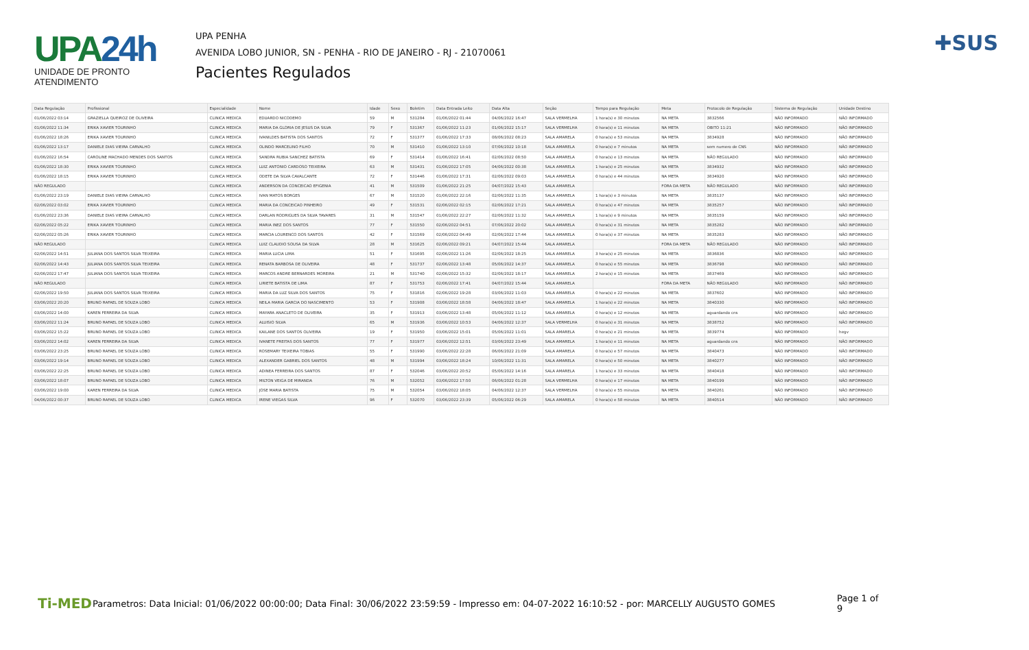UPA24h
UNIDADE DE PRONTO ATENDIMENTO
UPA PENHA
AVENIDA LOBO JUNIOR, SN - PENHA - RIO DE JANEIRO - RJ - 21070061
Pacientes Regulados
✚SUS
| Data Regulação | Profissional | Especialidade | Nome | Idade | Sexo | Boletim | Data Entrada Leito | Data Alta | Seção | Tempo para Regulação | Meta | Protocolo de Regulação | Sistema de Regulação | Unidade Destino |
| --- | --- | --- | --- | --- | --- | --- | --- | --- | --- | --- | --- | --- | --- | --- |
| 01/06/2022 03:14 | GRAZIELLA QUEIROZ DE OLIVEIRA | CLINICA MEDICA | EDUARDO NICODEMO | 59 | M | 531284 | 01/06/2022 01:44 | 04/06/2022 16:47 | SALA VERMELHA | 1 hora(s) e 30 minutos | NA META | 3832566 | NÃO INFORMADO | NÃO INFORMADO |
| 01/06/2022 11:34 | ERIKA XAVIER TOURINHO | CLINICA MEDICA | MARIA DA GLORIA DE JESUS DA SILVA | 79 | F | 531367 | 01/06/2022 11:23 | 01/06/2022 15:17 | SALA VERMELHA | 0 hora(s) e 11 minutos | NA META | OBITO 11:21 | NÃO INFORMADO | NÃO INFORMADO |
| 01/06/2022 18:26 | ERIKA XAVIER TOURINHO | CLINICA MEDICA | IVANILDES BATISTA DOS SANTOS | 72 | F | 531377 | 01/06/2022 17:33 | 08/06/2022 08:23 | SALA AMARELA | 0 hora(s) e 53 minutos | NA META | 3834928 | NÃO INFORMADO | NÃO INFORMADO |
| 01/06/2022 13:17 | DANIELE DIAS VIEIRA CARVALHO | CLINICA MEDICA | OLINDO MARCELINO FILHO | 70 | M | 531410 | 01/06/2022 13:10 | 07/06/2022 10:18 | SALA AMARELA | 0 hora(s) e 7 minutos | NA META | sem numero de CNS | NÃO INFORMADO | NÃO INFORMADO |
| 01/06/2022 16:54 | CAROLINE MACHADO MENDES DOS SANTOS | CLINICA MEDICA | SANDRA RUBIA SANCHEZ BATISTA | 69 | F | 531414 | 01/06/2022 16:41 | 02/06/2022 08:50 | SALA AMARELA | 0 hora(s) e 13 minutos | NA META | NÃO REGULADO | NÃO INFORMADO | NÃO INFORMADO |
| 01/06/2022 18:30 | ERIKA XAVIER TOURINHO | CLINICA MEDICA | LUIZ ANTONIO CARDOSO TEIXEIRA | 63 | M | 531431 | 01/06/2022 17:05 | 04/06/2022 00:38 | SALA AMARELA | 1 hora(s) e 25 minutos | NA META | 3834932 | NÃO INFORMADO | NÃO INFORMADO |
| 01/06/2022 18:15 | ERIKA XAVIER TOURINHO | CLINICA MEDICA | ODETE DA SILVA CAVALCANTE | 72 | F | 531446 | 01/06/2022 17:31 | 02/06/2022 09:03 | SALA AMARELA | 0 hora(s) e 44 minutos | NA META | 3834920 | NÃO INFORMADO | NÃO INFORMADO |
| NÃO REGULADO | | CLINICA MEDICA | ANDERSON DA CONCEICAO EFIGENIA | 41 | M | 531509 | 01/06/2022 21:25 | 04/07/2022 15:43 | SALA AMARELA | | FORA DA META | NÃO REGULADO | NÃO INFORMADO | NÃO INFORMADO |
| 01/06/2022 23:19 | DANIELE DIAS VIEIRA CARVALHO | CLINICA MEDICA | IVAN MATOS BORGES | 67 | M | 531520 | 01/06/2022 22:16 | 02/06/2022 11:35 | SALA AMARELA | 1 hora(s) e 3 minutos | NA META | 3835137 | NÃO INFORMADO | NÃO INFORMADO |
| 02/06/2022 03:02 | ERIKA XAVIER TOURINHO | CLINICA MEDICA | MARIA DA CONCEICAO PINHEIRO | 49 | F | 531531 | 02/06/2022 02:15 | 02/06/2022 17:21 | SALA AMARELA | 0 hora(s) e 47 minutos | NA META | 3835257 | NÃO INFORMADO | NÃO INFORMADO |
| 01/06/2022 23:36 | DANIELE DIAS VIEIRA CARVALHO | CLINICA MEDICA | DARLAN RODRIGUES DA SILVA TAVARES | 31 | M | 531547 | 01/06/2022 22:27 | 02/06/2022 11:32 | SALA AMARELA | 1 hora(s) e 9 minutos | NA META | 3835159 | NÃO INFORMADO | NÃO INFORMADO |
| 02/06/2022 05:22 | ERIKA XAVIER TOURINHO | CLINICA MEDICA | MARIA INEZ DOS SANTOS | 77 | F | 531550 | 02/06/2022 04:51 | 07/06/2022 20:02 | SALA AMARELA | 0 hora(s) e 31 minutos | NA META | 3835282 | NÃO INFORMADO | NÃO INFORMADO |
| 02/06/2022 05:26 | ERIKA XAVIER TOURINHO | CLINICA MEDICA | MARCIA LOURENCO DOS SANTOS | 42 | F | 531569 | 02/06/2022 04:49 | 02/06/2022 17:44 | SALA AMARELA | 0 hora(s) e 37 minutos | NA META | 3835283 | NÃO INFORMADO | NÃO INFORMADO |
| NÃO REGULADO | | CLINICA MEDICA | LUIZ CLAUDIO SOUSA DA SILVA | 28 | M | 531625 | 02/06/2022 09:21 | 04/07/2022 15:44 | SALA AMARELA | | FORA DA META | NÃO REGULADO | NÃO INFORMADO | NÃO INFORMADO |
| 02/06/2022 14:51 | JULIANA DOS SANTOS SILVA TEIXEIRA | CLINICA MEDICA | MARIA LUCIA LIMA | 51 | F | 531695 | 02/06/2022 11:26 | 02/06/2022 18:25 | SALA AMARELA | 3 hora(s) e 25 minutos | NA META | 3836836 | NÃO INFORMADO | NÃO INFORMADO |
| 02/06/2022 14:43 | JULIANA DOS SANTOS SILVA TEIXEIRA | CLINICA MEDICA | RENATA BARBOSA DE OLIVEIRA | 48 | F | 531737 | 02/06/2022 13:48 | 05/06/2022 14:37 | SALA AMARELA | 0 hora(s) e 55 minutos | NA META | 3836798 | NÃO INFORMADO | NÃO INFORMADO |
| 02/06/2022 17:47 | JULIANA DOS SANTOS SILVA TEIXEIRA | CLINICA MEDICA | MARCOS ANDRE BERNARDES MOREIRA | 21 | M | 531740 | 02/06/2022 15:32 | 02/06/2022 18:17 | SALA AMARELA | 2 hora(s) e 15 minutos | NA META | 3837469 | NÃO INFORMADO | NÃO INFORMADO |
| NÃO REGULADO | | CLINICA MEDICA | LIRIETE BATISTA DE LIMA | 87 | F | 531753 | 02/06/2022 17:41 | 04/07/2022 15:44 | SALA AMARELA | | FORA DA META | NÃO REGULADO | NÃO INFORMADO | NÃO INFORMADO |
| 02/06/2022 19:50 | JULIANA DOS SANTOS SILVA TEIXEIRA | CLINICA MEDICA | MARIA DA LUZ SILVA DOS SANTOS | 75 | F | 531816 | 02/06/2022 19:28 | 03/06/2022 11:03 | SALA AMARELA | 0 hora(s) e 22 minutos | NA META | 3837602 | NÃO INFORMADO | NÃO INFORMADO |
| 03/06/2022 20:20 | BRUNO RAFAEL DE SOUZA LOBO | CLINICA MEDICA | NEILA MARIA GARCIA DO NASCIMENTO | 53 | F | 531908 | 03/06/2022 18:58 | 04/06/2022 18:47 | SALA AMARELA | 1 hora(s) e 22 minutos | NA META | 3840330 | NÃO INFORMADO | NÃO INFORMADO |
| 03/06/2022 14:00 | KAREN FERREIRA DA SILVA | CLINICA MEDICA | MAYARA ANACLETO DE OLIVEIRA | 35 | F | 531913 | 03/06/2022 13:48 | 05/06/2022 11:12 | SALA AMARELA | 0 hora(s) e 12 minutos | NA META | aguardando cns | NÃO INFORMADO | NÃO INFORMADO |
| 03/06/2022 11:24 | BRUNO RAFAEL DE SOUZA LOBO | CLINICA MEDICA | ALUISIO SILVA | 65 | M | 531936 | 03/06/2022 10:53 | 04/06/2022 12:37 | SALA VERMELHA | 0 hora(s) e 31 minutos | NA META | 3838752 | NÃO INFORMADO | NÃO INFORMADO |
| 03/06/2022 15:22 | BRUNO RAFAEL DE SOUZA LOBO | CLINICA MEDICA | KAILANE DOS SANTOS OLIVEIRA | 19 | F | 531950 | 03/06/2022 15:01 | 05/06/2022 11:01 | SALA AMARELA | 0 hora(s) e 21 minutos | NA META | 3839774 | NÃO INFORMADO | hegv |
| 03/06/2022 14:02 | KAREN FERREIRA DA SILVA | CLINICA MEDICA | IVANETE FREITAS DOS SANTOS | 77 | F | 531977 | 03/06/2022 12:51 | 03/06/2022 23:49 | SALA AMARELA | 1 hora(s) e 11 minutos | NA META | aguardando cns | NÃO INFORMADO | NÃO INFORMADO |
| 03/06/2022 23:25 | BRUNO RAFAEL DE SOUZA LOBO | CLINICA MEDICA | ROSEMARY TEIXEIRA TOBIAS | 55 | F | 531990 | 03/06/2022 22:28 | 06/06/2022 21:09 | SALA AMARELA | 0 hora(s) e 57 minutos | NA META | 3840473 | NÃO INFORMADO | NÃO INFORMADO |
| 03/06/2022 19:14 | BRUNO RAFAEL DE SOUZA LOBO | CLINICA MEDICA | ALEXANDER GABRIEL DOS SANTOS | 48 | M | 531994 | 03/06/2022 18:24 | 10/06/2022 11:31 | SALA AMARELA | 0 hora(s) e 50 minutos | NA META | 3840277 | NÃO INFORMADO | NÃO INFORMADO |
| 03/06/2022 22:25 | BRUNO RAFAEL DE SOUZA LOBO | CLINICA MEDICA | ADINEA FERREIRA DOS SANTOS | 87 | F | 532046 | 03/06/2022 20:52 | 05/06/2022 14:16 | SALA AMARELA | 1 hora(s) e 33 minutos | NA META | 3840418 | NÃO INFORMADO | NÃO INFORMADO |
| 03/06/2022 18:07 | BRUNO RAFAEL DE SOUZA LOBO | CLINICA MEDICA | MILTON VEIGA DE MIRANDA | 76 | M | 532052 | 03/06/2022 17:50 | 06/06/2022 01:28 | SALA VERMELHA | 0 hora(s) e 17 minutos | NA META | 3840199 | NÃO INFORMADO | NÃO INFORMADO |
| 03/06/2022 19:00 | KAREN FERREIRA DA SILVA | CLINICA MEDICA | JOSE MARIA BATISTA | 75 | M | 532054 | 03/06/2022 18:05 | 04/06/2022 12:37 | SALA VERMELHA | 0 hora(s) e 55 minutos | NA META | 3840261 | NÃO INFORMADO | NÃO INFORMADO |
| 04/06/2022 00:37 | BRUNO RAFAEL DE SOUZA LOBO | CLINICA MEDICA | IRENE VIEGAS SILVA | 96 | F | 532070 | 03/06/2022 23:39 | 05/06/2022 06:29 | SALA AMARELA | 0 hora(s) e 58 minutos | NA META | 3840514 | NÃO INFORMADO | NÃO INFORMADO |
Ti-MED Parametros: Data Inicial: 01/06/2022 00:00:00; Data Final: 30/06/2022 23:59:59 - Impresso em: 04-07-2022 16:10:52 - por: MARCELLY AUGUSTO GOMES Page 1 of 9